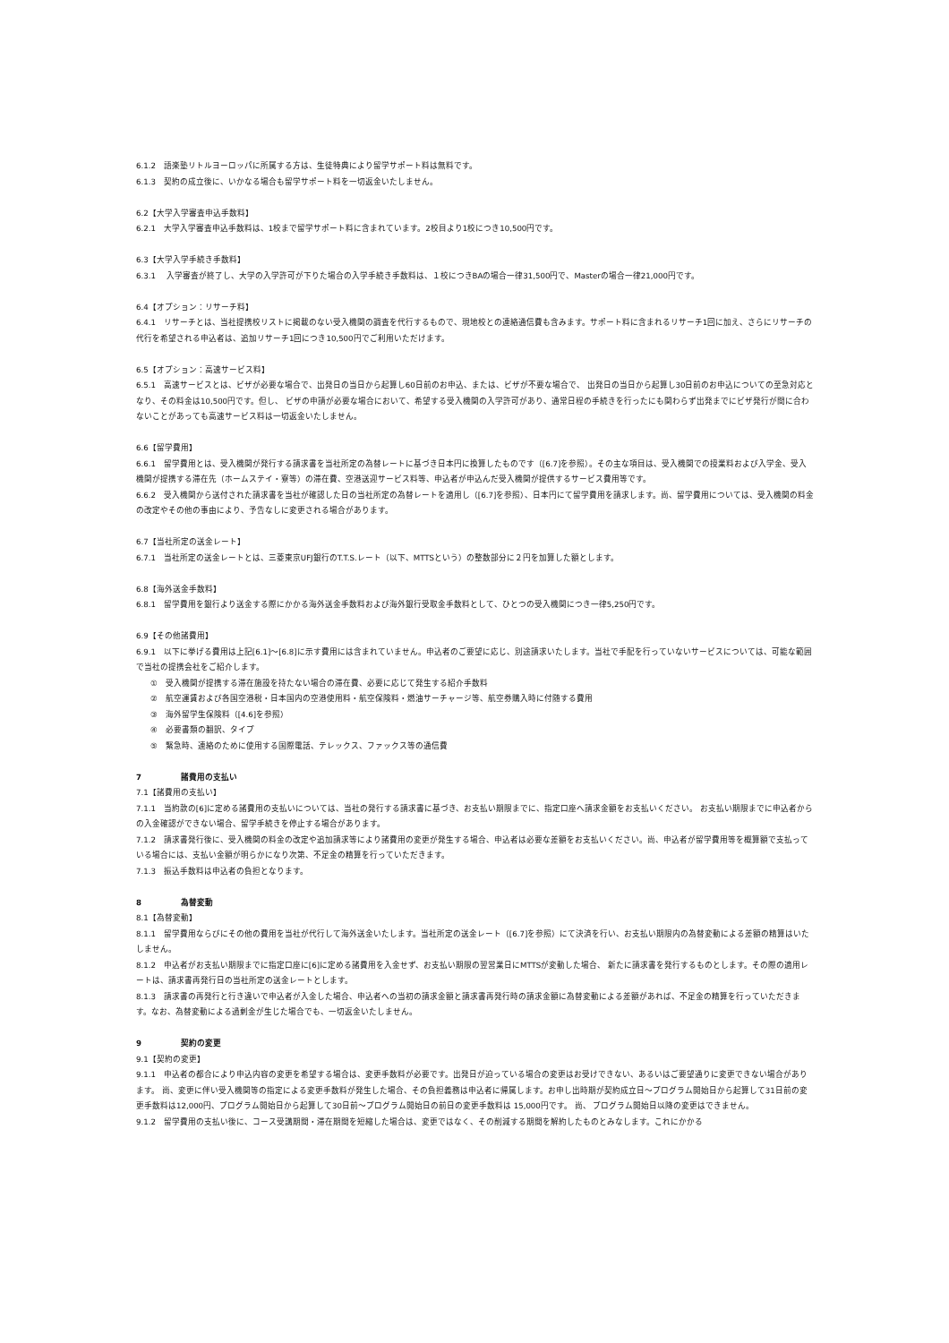6.1.2　語楽塾リトルヨーロッパに所属する方は、生徒特典により留学サポート料は無料です。
6.1.3　契約の成立後に、いかなる場合も留学サポート料を一切返金いたしません。
6.2【大学入学審査申込手数料】
6.2.1　大学入学審査申込手数料は、1校まで留学サポート料に含まれています。2校目より1校につき10,500円です。
6.3【大学入学手続き手数料】
6.3.1　 入学審査が終了し、大学の入学許可が下りた場合の入学手続き手数料は、１校につきBAの場合一律31,500円で、Masterの場合一律21,000円です。
6.4【オプション：リサーチ料】
6.4.1　リサーチとは、当社提携校リストに掲載のない受入機関の調査を代行するもので、現地校との連絡通信費も含みます。サポート料に含まれるリサーチ1回に加え、さらにリサーチの代行を希望される申込者は、追加リサーチ1回につき10,500円でご利用いただけます。
6.5【オプション：高速サービス料】
6.5.1　高速サービスとは、ビザが必要な場合で、出発日の当日から起算し60日前のお申込、または、ビザが不要な場合で、 出発日の当日から起算し30日前のお申込についての至急対応となり、その料金は10,500円です。但し、 ビザの申請が必要な場合において、希望する受入機関の入学許可があり、通常日程の手続きを行ったにも関わらず出発までにビザ発行が間に合わないことがあっても高速サービス料は一切返金いたしません。
6.6【留学費用】
6.6.1　留学費用とは、受入機関が発行する請求書を当社所定の為替レートに基づき日本円に換算したものです（[6.7]を参照）。その主な項目は、受入機関での授業料および入学金、受入機関が提携する滞在先（ホームステイ・寮等）の滞在費、空港送迎サービス料等、申込者が申込んだ受入機関が提供するサービス費用等です。
6.6.2　受入機関から送付された請求書を当社が確認した日の当社所定の為替レートを適用し（[6.7]を参照）、日本円にて留学費用を請求します。尚、留学費用については、受入機関の料金の改定やその他の事由により、予告なしに変更される場合があります。
6.7【当社所定の送金レート】
6.7.1　当社所定の送金レートとは、三菱東京UFJ銀行のT.T.S.レート（以下、MTTSという）の整数部分に２円を加算した額とします。
6.8【海外送金手数料】
6.8.1　留学費用を銀行より送金する際にかかる海外送金手数料および海外銀行受取金手数料として、ひとつの受入機関につき一律5,250円です。
6.9【その他諸費用】
6.9.1　以下に挙げる費用は上記[6.1]～[6.8]に示す費用には含まれていません。申込者のご要望に応じ、別途請求いたします。当社で手配を行っていないサービスについては、可能な範囲で当社の提携会社をご紹介します。
①　受入機関が提携する滞在施設を持たない場合の滞在費、必要に応じて発生する紹介手数料
②　航空運賃および各国空港税・日本国内の空港使用料・航空保険料・燃油サーチャージ等、航空券購入時に付随する費用
③　海外留学生保険料（[4.6]を参照）
④　必要書類の翻訳、タイプ
⑤　緊急時、連絡のために使用する国際電話、テレックス、ファックス等の通信費
7 諸費用の支払い
7.1【諸費用の支払い】
7.1.1　当約款の[6]に定める諸費用の支払いについては、当社の発行する請求書に基づき、お支払い期限までに、指定口座へ請求金額をお支払いください。 お支払い期限までに申込者からの入金確認ができない場合、留学手続きを停止する場合があります。
7.1.2　請求書発行後に、受入機関の料金の改定や追加請求等により諸費用の変更が発生する場合、申込者は必要な差額をお支払いください。尚、申込者が留学費用等を概算額で支払っている場合には、支払い金額が明らかになり次第、不足金の精算を行っていただきます。
7.1.3　振込手数料は申込者の負担となります。
8 為替変動
8.1【為替変動】
8.1.1　留学費用ならびにその他の費用を当社が代行して海外送金いたします。当社所定の送金レート（[6.7]を参照）にて決済を行い、お支払い期限内の為替変動による差額の精算はいたしません。
8.1.2　申込者がお支払い期限までに指定口座に[6]に定める諸費用を入金せず、お支払い期限の翌営業日にMTTSが変動した場合、 新たに請求書を発行するものとします。その際の適用レートは、請求書再発行日の当社所定の送金レートとします。
8.1.3　請求書の再発行と行き違いで申込者が入金した場合、申込者への当初の請求金額と請求書再発行時の請求金額に為替変動による差額があれば、不足金の精算を行っていただきます。なお、為替変動による過剰金が生じた場合でも、一切返金いたしません。
9 契約の変更
9.1【契約の変更】
9.1.1　申込者の都合により申込内容の変更を希望する場合は、変更手数料が必要です。出発日が迫っている場合の変更はお受けできない、あるいはご要望通りに変更できない場合があります。 尚、変更に伴い受入機関等の指定による変更手数料が発生した場合、その負担義務は申込者に帰属します。お申し出時期が契約成立日～プログラム開始日から起算して31日前の変更手数料は12,000円、プログラム開始日から起算して30日前～プログラム開始日の前日の変更手数料は 15,000円です。 尚、 プログラム開始日以降の変更はできません。
9.1.2　留学費用の支払い後に、コース受講期間・滞在期間を短縮した場合は、変更ではなく、その削減する期間を解約したものとみなします。これにかかる